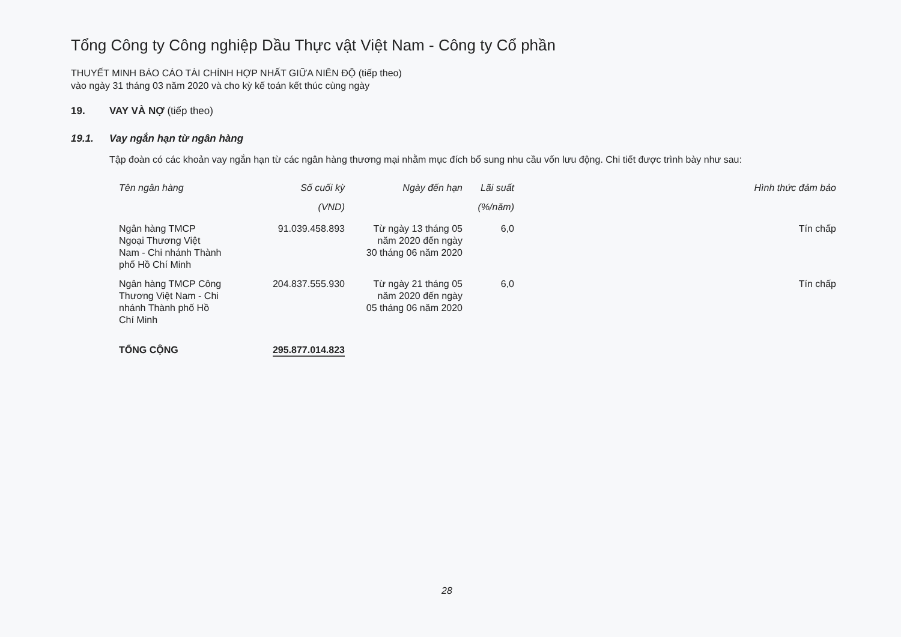Tổng Công ty Công nghiệp Dầu Thực vật Việt Nam - Công ty Cổ phần
THUYẾT MINH BÁO CÁO TÀI CHÍNH HỢP NHẤT GIỮA NIÊN ĐỘ (tiếp theo)
vào ngày 31 tháng 03 năm 2020 và cho kỳ kế toán kết thúc cùng ngày
19. VAY VÀ NỢ (tiếp theo)
19.1. Vay ngắn hạn từ ngân hàng
Tập đoàn có các khoản vay ngắn hạn từ các ngân hàng thương mại nhằm mục đích bổ sung nhu cầu vốn lưu động. Chi tiết được trình bày như sau:
| Tên ngân hàng | Số cuối kỳ (VND) | Ngày đến hạn | Lãi suất (%/năm) | Hình thức đảm bảo |
| --- | --- | --- | --- | --- |
| Ngân hàng TMCP Ngoại Thương Việt Nam - Chi nhánh Thành phố Hồ Chí Minh | 91.039.458.893 | Từ ngày 13 tháng 05 năm 2020 đến ngày 30 tháng 06 năm 2020 | 6,0 | Tín chấp |
| Ngân hàng TMCP Công Thương Việt Nam - Chi nhánh Thành phố Hồ Chí Minh | 204.837.555.930 | Từ ngày 21 tháng 05 năm 2020 đến ngày 05 tháng 06 năm 2020 | 6,0 | Tín chấp |
| TỔNG CỘNG | 295.877.014.823 | | | |
28